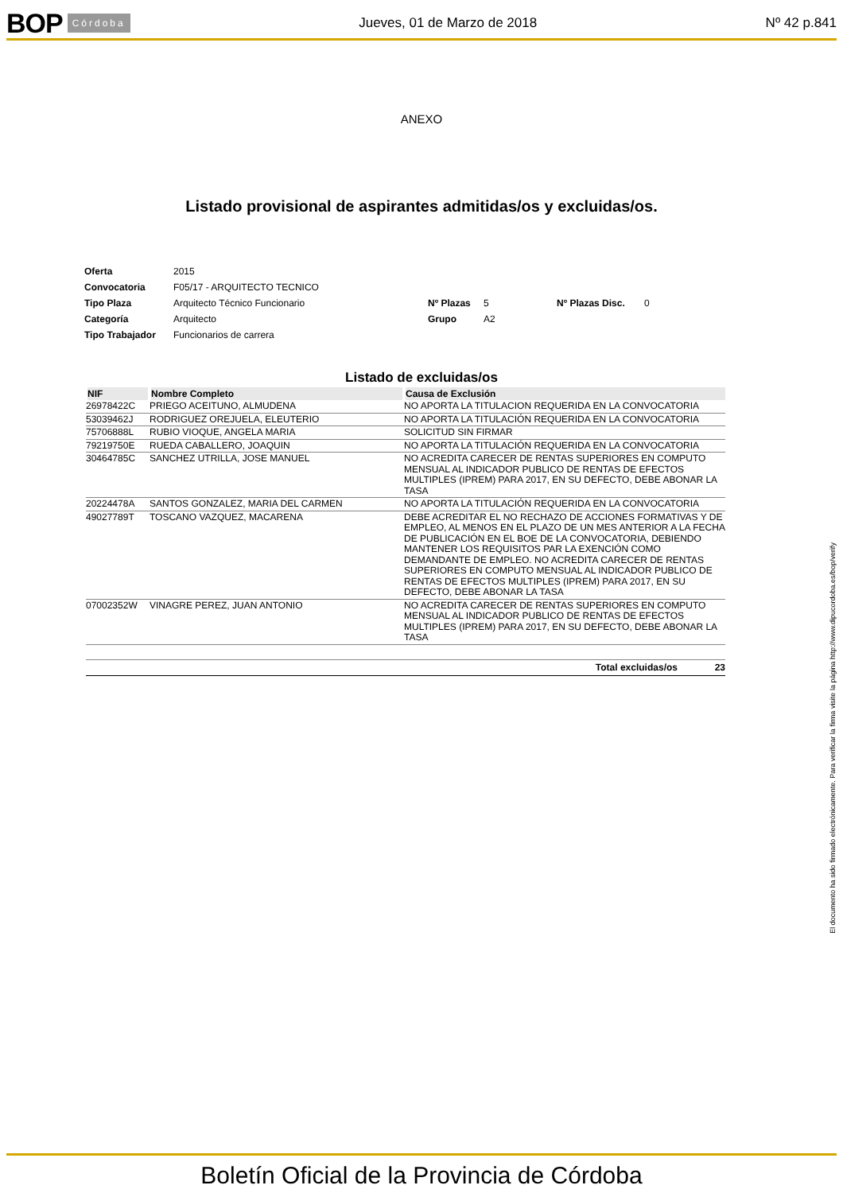BOP Córdoba Jueves, 01 de Marzo de 2018 Nº 42 p.841
ANEXO
Listado provisional de aspirantes admitidas/os y excluidas/os.
| Oferta | 2015 | | | | |
| Convocatoria | F05/17 - ARQUITECTO TECNICO | | | | |
| Tipo Plaza | Arquitecto Técnico Funcionario | Nº Plazas | 5 | Nº Plazas Disc. | 0 |
| Categoría | Arquitecto | Grupo | A2 | | |
| Tipo Trabajador | Funcionarios de carrera | | | | |
Listado de excluidas/os
| NIF | Nombre Completo | Causa de Exclusión |
| --- | --- | --- |
| 26978422C | PRIEGO ACEITUNO, ALMUDENA | NO APORTA LA TITULACION REQUERIDA EN LA CONVOCATORIA |
| 53039462J | RODRIGUEZ OREJUELA, ELEUTERIO | NO APORTA LA TITULACIÓN REQUERIDA EN LA CONVOCATORIA |
| 75706888L | RUBIO VIOQUE, ANGELA MARIA | SOLICITUD SIN FIRMAR |
| 79219750E | RUEDA CABALLERO, JOAQUIN | NO APORTA LA TITULACIÓN REQUERIDA EN LA CONVOCATORIA |
| 30464785C | SANCHEZ UTRILLA, JOSE MANUEL | NO ACREDITA CARECER DE RENTAS SUPERIORES EN COMPUTO MENSUAL AL INDICADOR PUBLICO DE RENTAS DE EFECTOS MULTIPLES (IPREM) PARA 2017, EN SU DEFECTO, DEBE ABONAR LA TASA |
| 20224478A | SANTOS GONZALEZ, MARIA DEL CARMEN | NO APORTA LA TITULACIÓN REQUERIDA EN LA CONVOCATORIA |
| 49027789T | TOSCANO VAZQUEZ, MACARENA | DEBE ACREDITAR EL NO RECHAZO DE ACCIONES FORMATIVAS Y DE EMPLEO, AL MENOS EN EL PLAZO DE UN MES ANTERIOR A LA FECHA DE PUBLICACIÓN EN EL BOE DE LA CONVOCATORIA, DEBIENDO MANTENER LOS REQUISITOS PAR LA EXENCIÓN COMO DEMANDANTE DE EMPLEO. NO ACREDITA CARECER DE RENTAS SUPERIORES EN COMPUTO MENSUAL AL INDICADOR PUBLICO DE RENTAS DE EFECTOS MULTIPLES (IPREM) PARA 2017, EN SU DEFECTO, DEBE ABONAR LA TASA |
| 07002352W | VINAGRE PEREZ, JUAN ANTONIO | NO ACREDITA CARECER DE RENTAS SUPERIORES EN COMPUTO MENSUAL AL INDICADOR PUBLICO DE RENTAS DE EFECTOS MULTIPLES (IPREM) PARA 2017, EN SU DEFECTO, DEBE ABONAR LA TASA |
| Total excluidas/os 23 | | |
El documento ha sido firmado electrónicamente. Para verificar la firma visite la página http://www.dipucordoba.es/bop/verify
Boletín Oficial de la Provincia de Córdoba